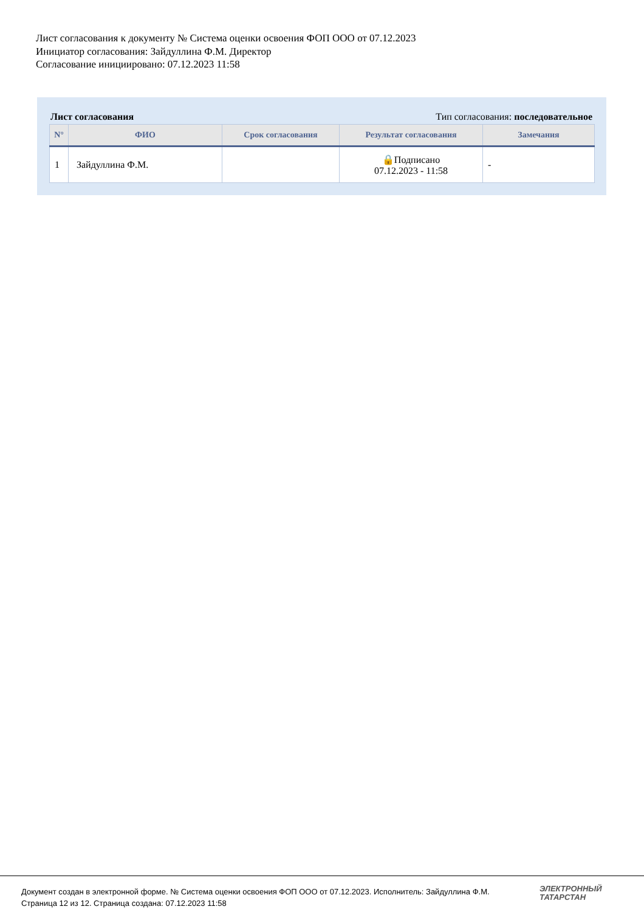Лист согласования к документу № Система оценки освоения ФОП ООО от 07.12.2023
Инициатор согласования: Зайдуллина Ф.М. Директор
Согласование инициировано: 07.12.2023 11:58
Лист согласования Тип согласования: последовательное
| N° | ФИО | Срок согласования | Результат согласования | Замечания |
| --- | --- | --- | --- | --- |
| 1 | Зайдуллина Ф.М. | | 🔒Подписано 07.12.2023 - 11:58 | - |
Документ создан в электронной форме. № Система оценки освоения ФОП ООО от 07.12.2023. Исполнитель: Зайдуллина Ф.М.
Страница 12 из 12. Страница создана: 07.12.2023 11:58
ЭЛЕКТРОННЫЙ
ТАТАРСТАН